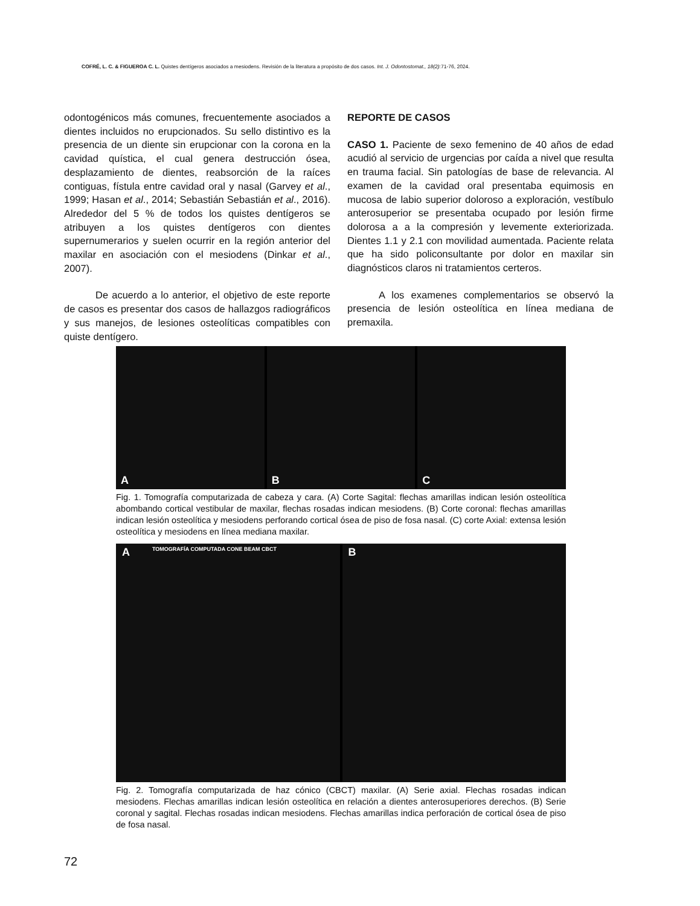COFRÉ, L. C. & FIGUEROA C. L. Quistes dentígeros asociados a mesiodens. Revisión de la literatura a propósito de dos casos. Int. J. Odontostomat., 18(2):71-76, 2024.
odontogénicos más comunes, frecuentemente asociados a dientes incluidos no erupcionados. Su sello distintivo es la presencia de un diente sin erupcionar con la corona en la cavidad quística, el cual genera destrucción ósea, desplazamiento de dientes, reabsorción de la raíces contiguas, fístula entre cavidad oral y nasal (Garvey et al., 1999; Hasan et al., 2014; Sebastián Sebastián et al., 2016). Alrededor del 5 % de todos los quistes dentígeros se atribuyen a los quistes dentígeros con dientes supernumerarios y suelen ocurrir en la región anterior del maxilar en asociación con el mesiodens (Dinkar et al., 2007).
De acuerdo a lo anterior, el objetivo de este reporte de casos es presentar dos casos de hallazgos radiográficos y sus manejos, de lesiones osteolíticas compatibles con quiste dentígero.
REPORTE DE CASOS
CASO 1. Paciente de sexo femenino de 40 años de edad acudió al servicio de urgencias por caída a nivel que resulta en trauma facial. Sin patologías de base de relevancia. Al examen de la cavidad oral presentaba equimosis en mucosa de labio superior doloroso a exploración, vestíbulo anterosuperior se presentaba ocupado por lesión firme dolorosa a a la compresión y levemente exteriorizada. Dientes 1.1 y 2.1 con movilidad aumentada. Paciente relata que ha sido policonsultante por dolor en maxilar sin diagnósticos claros ni tratamientos certeros.
A los examenes complementarios se observó la presencia de lesión osteolítica en línea mediana de premaxila.
A
B
C
Fig. 1. Tomografía computarizada de cabeza y cara. (A) Corte Sagital: flechas amarillas indican lesión osteolítica abombando cortical vestibular de maxilar, flechas rosadas indican mesiodens. (B) Corte coronal: flechas amarillas indican lesión osteolítica y mesiodens perforando cortical ósea de piso de fosa nasal. (C) corte Axial: extensa lesión osteolítica y mesiodens en línea mediana maxilar.
A TOMOGRAFÍA COMPUTADA CONE BEAM CBCT
B
Fig. 2. Tomografía computarizada de haz cónico (CBCT) maxilar. (A) Serie axial. Flechas rosadas indican mesiodens. Flechas amarillas indican lesión osteolítica en relación a dientes anterosuperiores derechos. (B) Serie coronal y sagital. Flechas rosadas indican mesiodens. Flechas amarillas indica perforación de cortical ósea de piso de fosa nasal.
72